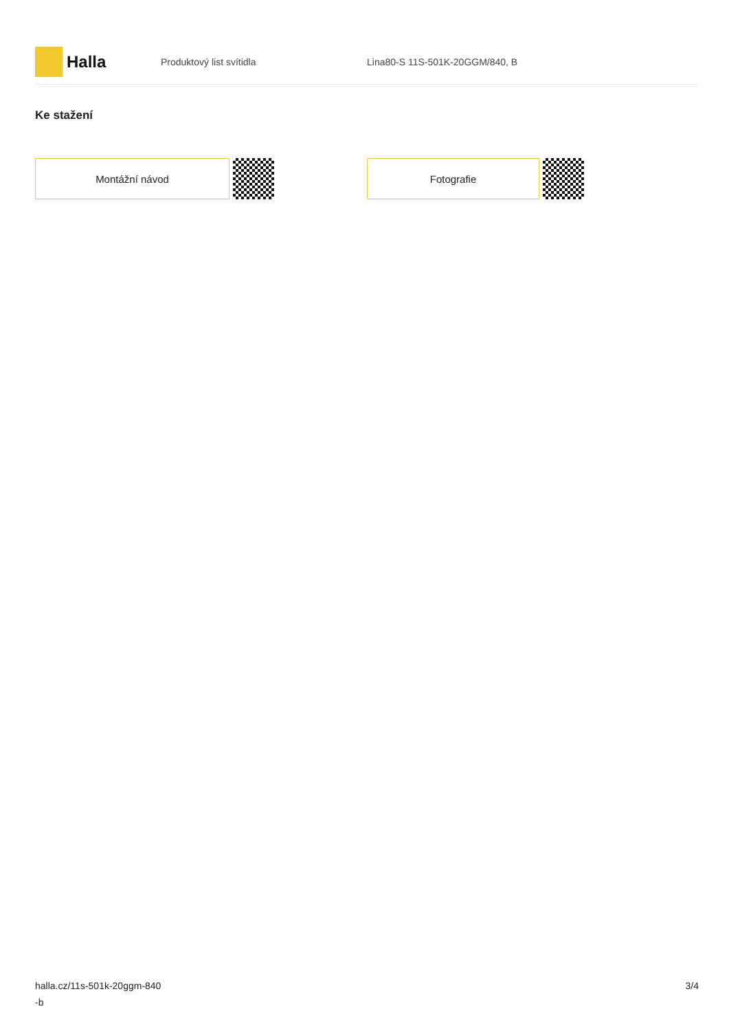Halla
Produktový list svítidla Lina80-S 11S-501K-20GGM/840, B
Ke stažení
Montážní návod Fotografie
halla.cz/11s-501k-20ggm-840
-b
3/4